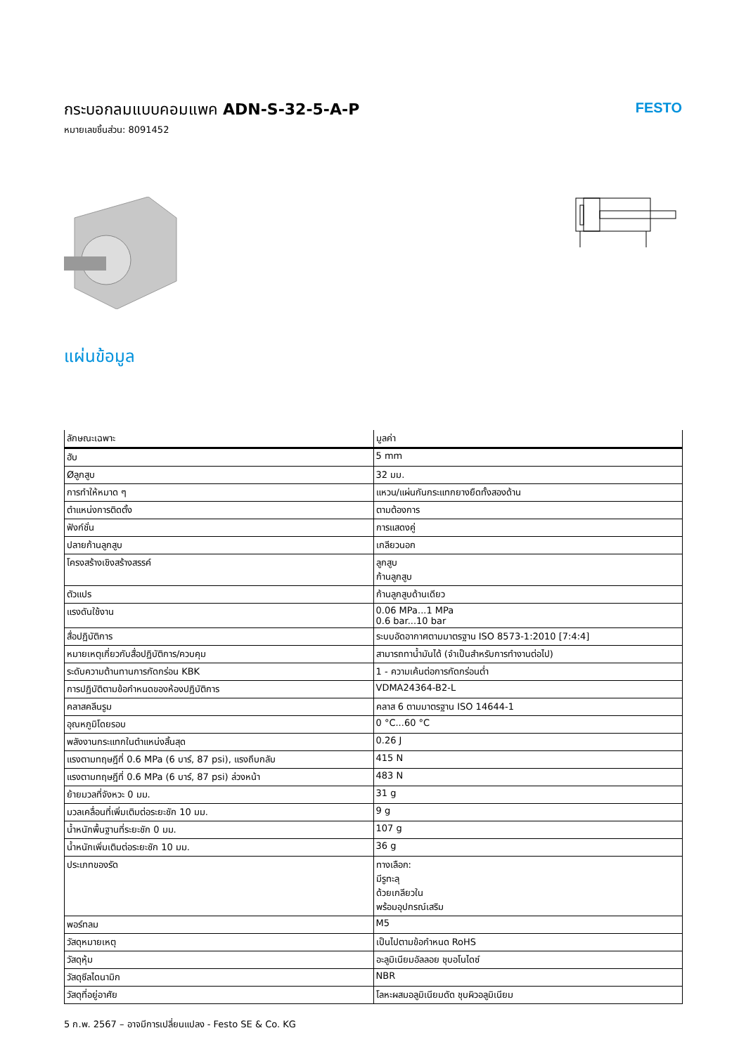กระบอกลมแบบคอมแพค ADN-S-32-5-A-P
หมายเลขชิ้นส่วน: 8091452
FESTO
แผ่นข้อมูล
| ลักษณะเฉพาะ | มูลค่า |
| --- | --- |
| ฮับ | 5 mm |
| Øลูกสูบ | 32 มม. |
| การทำให้หมาด ๆ | แหวน/แผ่นกันกระแทกยางยืดทั้งสองด้าน |
| ตำแหน่งการติดตั้ง | ตามต้องการ |
| ฟังก์ชั่น | การแสดงคู่ |
| ปลายก้านลูกสูบ | เกลียวนอก |
| โครงสร้างเชิงสร้างสรรค์ | ลูกสูบ ก้านลูกสูบ |
| ตัวแปร | ก้านลูกสูบด้านเดียว |
| แรงดันใช้งาน | 0.06 MPa...1 MPa 0.6 bar...10 bar |
| สื่อปฏิบัติการ | ระบบอัดอากาศตามมาตรฐาน ISO 8573-1:2010 [7:4:4] |
| หมายเหตุเกี่ยวกับสื่อปฏิบัติการ/ควบคุม | สามารถทาน้ำมันได้ (จำเป็นสำหรับการทำงานต่อไป) |
| ระดับความต้านทานการกัดกร่อน KBK | 1 - ความเค้นต่อการกัดกร่อนต่ำ |
| การปฏิบัติตามข้อกำหนดของห้องปฏิบัติการ | VDMA24364-B2-L |
| คลาสคลีนรูม | คลาส 6 ตามมาตรฐาน ISO 14644-1 |
| อุณหภูมิโดยรอบ | 0 °C...60 °C |
| พลังงานกระแทกในตำแหน่งสิ้นสุด | 0.26 J |
| แรงตามทฤษฎีที่ 0.6 MPa (6 บาร์, 87 psi), แรงถึบกลับ | 415 N |
| แรงตามทฤษฎีที่ 0.6 MPa (6 บาร์, 87 psi) ล่วงหน้า | 483 N |
| ย้ายมวลที่จังหวะ 0 มม. | 31 g |
| มวลเคลื่อนที่เพิ่มเติมต่อระยะชัก 10 มม. | 9 g |
| น้ำหนักพื้นฐานที่ระยะชัก 0 มม. | 107 g |
| น้ำหนักเพิ่มเติมต่อระยะชัก 10 มม. | 36 g |
| ประเภทของรัด | ทางเลือก: มีรูทะลุ ด้วยเกลียวใน พร้อมอุปกรณ์เสริม |
| พอร์ทลม | M5 |
| วัสดุหมายเหตุ | เป็นไปตามข้อกำหนด RoHS |
| วัสดุหุ้ม | อะลูมิเนียมอัลลอย ชุบอโนไดซ์ |
| วัสดุซีลไดนามิก | NBR |
| วัสดุที่อยู่อาศัย | โลหะผสมอลูมิเนียมดัด ชุบผิวอลูมิเนียม |
5 ก.พ. 2567 – อาจมีการเปลี่ยนแปลง - Festo SE & Co. KG